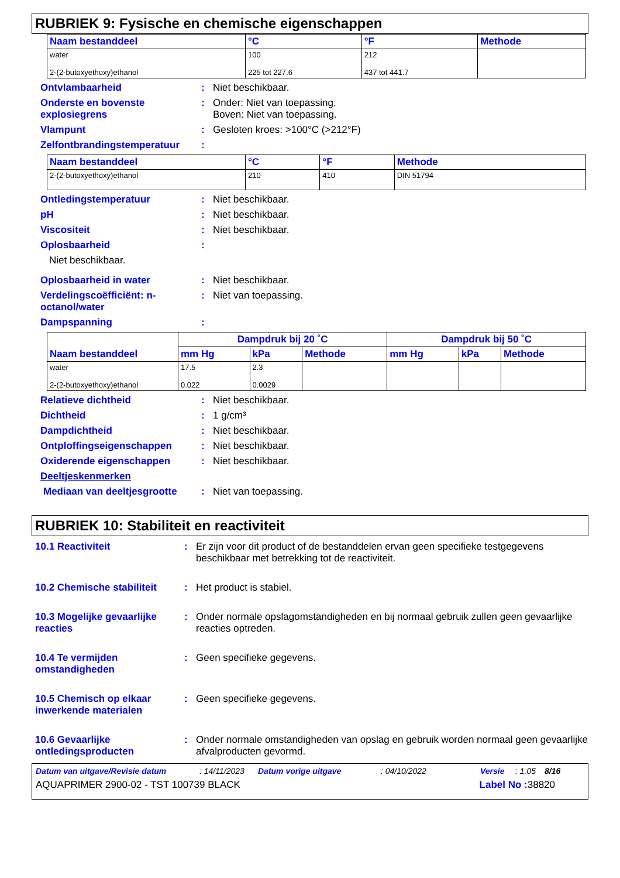RUBRIEK 9: Fysische en chemische eigenschappen
| Naam bestanddeel | °C | °F | Methode |
| --- | --- | --- | --- |
| water 2-(2-butoxyethoxy)ethanol | 100 225 tot 227.6 | 212 437 tot 441.7 | |
Ontvlambaarheid : Niet beschikbaar.
Onderste en bovenste explosiegrens
: Onder: Niet van toepassing.
Boven: Niet van toepassing.
Vlampunt : Gesloten kroes: >100°C (>212°F)
Zelfontbrandingstemperatuur
:
| Naam bestanddeel | °C | °F | Methode |
| --- | --- | --- | --- |
| 2-(2-butoxyethoxy)ethanol | 210 | 410 | DIN 51794 |
Ontledingstemperatuur : Niet beschikbaar.
pH : Niet beschikbaar.
Viscositeit : Niet beschikbaar.
Oplosbaarheid :
Niet beschikbaar.
Oplosbaarheid in water : Niet beschikbaar.
Verdelingscoëfficiënt: n-octanol/water
: Niet van toepassing.
Dampspanning :
| Naam bestanddeel | Dampdruk bij 20 ˚C | | | Dampdruk bij 50 ˚C | | |
| --- | --- | --- | --- | --- | --- | --- |
| | mm Hg | kPa | Methode | mm Hg | kPa | Methode |
| water 2-(2-butoxyethoxy)ethanol | 17.5 0.022 | 2.3 0.0029 | | | | |
Relatieve dichtheid : Niet beschikbaar.
Dichtheid : 1 g/cm³
Dampdichtheid : Niet beschikbaar.
Ontploffingseigenschappen : Niet beschikbaar.
Oxiderende eigenschappen : Niet beschikbaar.
Deeltjeskenmerken
Mediaan van deeltjesgrootte
: Niet van toepassing.
RUBRIEK 10: Stabiliteit en reactiviteit
10.1 Reactiviteit : Er zijn voor dit product of de bestanddelen ervan geen specifieke testgegevens beschikbaar met betrekking tot de reactiviteit.
10.2 Chemische stabiliteit
: Het product is stabiel.
10.3 Mogelijke gevaarlijke reacties
: Onder normale opslagomstandigheden en bij normaal gebruik zullen geen gevaarlijke reacties optreden.
10.4 Te vermijden omstandigheden
: Geen specifieke gegevens.
10.5 Chemisch op elkaar inwerkende materialen
: Geen specifieke gegevens.
10.6 Gevaarlijke ontledingsproducten
: Onder normale omstandigheden van opslag en gebruik worden normaal geen gevaarlijke afvalproducten gevormd.
Datum van uitgave/Revisie datum: 14/11/2023 Datum vorige uitgave: 04/10/2022 Versie: 1.05 8/16
AQUAPRIMER 2900-02 - TST 100739 BLACK Label No : 38820